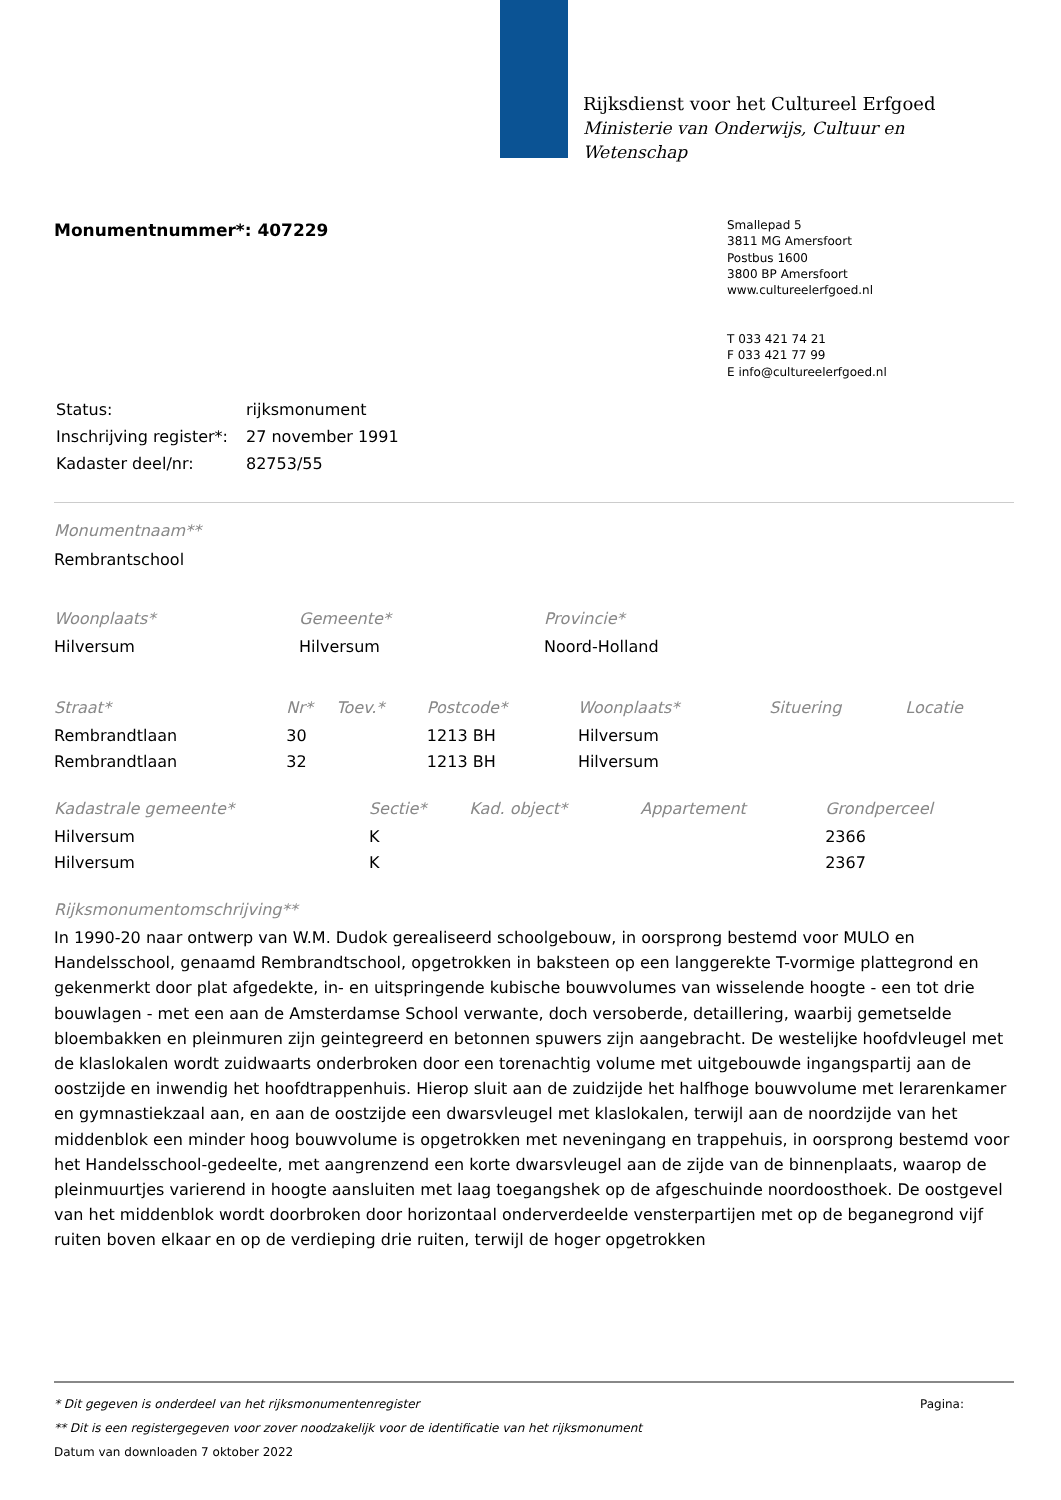Rijksdienst voor het Cultureel Erfgoed
Ministerie van Onderwijs, Cultuur en
Wetenschap
Smallepad 5
3811 MG Amersfoort
Postbus 1600
3800 BP Amersfoort
www.cultureelerfgoed.nl
T 033 421 74 21
F 033 421 77 99
E info@cultureelerfgoed.nl
Monumentnummer*: 407229
| Status: | rijksmonument |
| Inschrijving register*: | 27 november 1991 |
| Kadaster deel/nr: | 82753/55 |
Monumentnaam**
Rembrantschool
| Woonplaats* | Gemeente* | Provincie* | |
| --- | --- | --- | --- |
| Hilversum | Hilversum | Noord-Holland | |
| Straat* | Nr* | Toev.* | Postcode* | Woonplaats* | Situering | Locatie |
| --- | --- | --- | --- | --- | --- | --- |
| Rembrandtlaan | 30 | | 1213 BH | Hilversum | | |
| Rembrandtlaan | 32 | | 1213 BH | Hilversum | | |
| Kadastrale gemeente* | Sectie* | Kad. object* | Appartement | Grondperceel |
| --- | --- | --- | --- | --- |
| Hilversum | K | | | 2366 |
| Hilversum | K | | | 2367 |
Rijksmonumentomschrijving**
In 1990-20 naar ontwerp van W.M. Dudok gerealiseerd schoolgebouw, in oorsprong bestemd voor MULO en Handelsschool, genaamd Rembrandtschool, opgetrokken in baksteen op een langgerekte T-vormige plattegrond en gekenmerkt door plat afgedekte, in- en uitspringende kubische bouwvolumes van wisselende hoogte - een tot drie bouwlagen - met een aan de Amsterdamse School verwante, doch versoberde, detaillering, waarbij gemetselde bloembakken en pleinmuren zijn geintegreerd en betonnen spuwers zijn aangebracht. De westelijke hoofdvleugel met de klaslokalen wordt zuidwaarts onderbroken door een torenachtig volume met uitgebouwde ingangspartij aan de oostzijde en inwendig het hoofdtrappenhuis. Hierop sluit aan de zuidzijde het halfhoge bouwvolume met lerarenkamer en gymnastiekzaal aan, en aan de oostzijde een dwarsvleugel met klaslokalen, terwijl aan de noordzijde van het middenblok een minder hoog bouwvolume is opgetrokken met neveningang en trappehuis, in oorsprong bestemd voor het Handelsschool-gedeelte, met aangrenzend een korte dwarsvleugel aan de zijde van de binnenplaats, waarop de pleinmuurtjes varierend in hoogte aansluiten met laag toegangshek op de afgeschuinde noordoosthoek. De oostgevel van het middenblok wordt doorbroken door horizontaal onderverdeelde vensterpartijen met op de beganegrond vijf ruiten boven elkaar en op de verdieping drie ruiten, terwijl de hoger opgetrokken
* Dit gegeven is onderdeel van het rijksmonumentenregister Pagina:
** Dit is een registergegeven voor zover noodzakelijk voor de identificatie van het rijksmonument
Datum van downloaden 7 oktober 2022